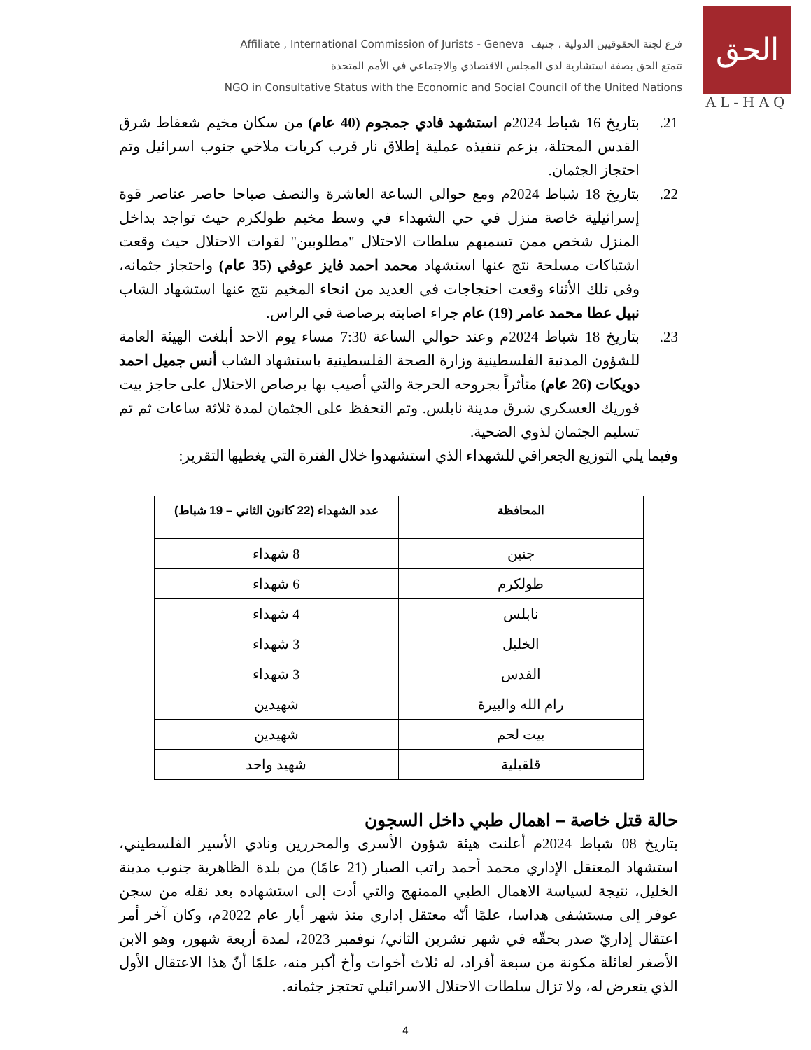Affiliate , International Commission of Jurists - Geneva فرع لجنة الحقوقيين الدولية ، جنيف
تتمتع الحق بصفة استشارية لدى المجلس الاقتصادي والاجتماعي في الأمم المتحدة
NGO in Consultative Status with the Economic and Social Council of the United Nations
الحق
AL-HAQ
21. بتاريخ 16 شباط 2024م استشهد فادي جمجوم (40 عام) من سكان مخيم شعفاط شرق القدس المحتلة، بزعم تنفيذه عملية إطلاق نار قرب كريات ملاخي جنوب اسرائيل وتم احتجاز الجثمان.
22. بتاريخ 18 شباط 2024م ومع حوالي الساعة العاشرة والنصف صباحا حاصر عناصر قوة إسرائيلية خاصة منزل في حي الشهداء في وسط مخيم طولكرم حيث تواجد بداخل المنزل شخص ممن تسميهم سلطات الاحتلال "مطلوبين" لقوات الاحتلال حيث وقعت اشتباكات مسلحة نتج عنها استشهاد محمد احمد فايز عوفي (35 عام) واحتجاز جثمانه، وفي تلك الأثناء وقعت احتجاجات في العديد من انحاء المخيم نتج عنها استشهاد الشاب نبيل عطا محمد عامر (19) عام جراء اصابته برصاصة في الراس.
23. بتاريخ 18 شباط 2024م وعند حوالي الساعة 7:30 مساء يوم الاحد أبلغت الهيئة العامة للشؤون المدنية الفلسطينية وزارة الصحة الفلسطينية باستشهاد الشاب أنس جميل احمد دويكات (26 عام) متأثراً بجروحه الحرجة والتي أصيب بها برصاص الاحتلال على حاجز بيت فوريك العسكري شرق مدينة نابلس. وتم التحفظ على الجثمان لمدة ثلاثة ساعات ثم تم تسليم الجثمان لذوي الضحية.
وفيما يلي التوزيع الجعرافي للشهداء الذي استشهدوا خلال الفترة التي يغطيها التقرير:
| المحافظة | عدد الشهداء (22 كانون الثاني – 19 شباط) |
| --- | --- |
| جنين | 8 شهداء |
| طولكرم | 6 شهداء |
| نابلس | 4 شهداء |
| الخليل | 3 شهداء |
| القدس | 3 شهداء |
| رام الله والبيرة | شهيدين |
| بيت لحم | شهيدين |
| قلقيلية | شهيد واحد |
حالة قتل خاصة – اهمال طبي داخل السجون
بتاريخ 08 شباط 2024م أعلنت هيئة شؤون الأسرى والمحررين ونادي الأسير الفلسطيني، استشهاد المعتقل الإداري محمد أحمد راتب الصبار (21 عامًا) من بلدة الظاهرية جنوب مدينة الخليل، نتيجة لسياسة الاهمال الطبي الممنهج والتي أدت إلى استشهاده بعد نقله من سجن عوفر إلى مستشفى هداسا، علمًا أنّه معتقل إداري منذ شهر أيار عام 2022م، وكان آخر أمر اعتقال إداريّ صدر بحقّه في شهر تشرين الثاني/ نوفمبر 2023، لمدة أربعة شهور، وهو الابن الأصغر لعائلة مكونة من سبعة أفراد، له ثلاث أخوات وأخ أكبر منه، علمًا أنّ هذا الاعتقال الأول الذي يتعرض له، ولا تزال سلطات الاحتلال الاسرائيلي تحتجز جثمانه.
4